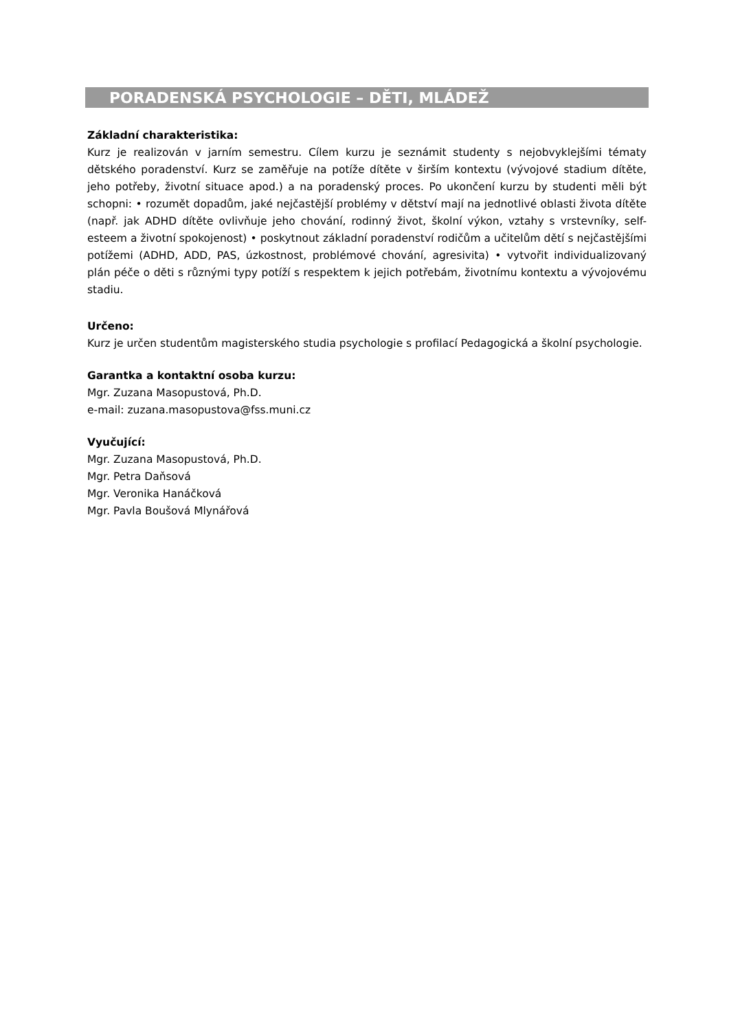PORADENSKÁ PSYCHOLOGIE – DĚTI, MLÁDEŽ
Základní charakteristika:
Kurz je realizován v jarním semestru. Cílem kurzu je seznámit studenty s nejobvyklejšími tématy dětského poradenství. Kurz se zaměřuje na potíže dítěte v širším kontextu (vývojové stadium dítěte, jeho potřeby, životní situace apod.) a na poradenský proces. Po ukončení kurzu by studenti měli být schopni: • rozumět dopadům, jaké nejčastější problémy v dětství mají na jednotlivé oblasti života dítěte (např. jak ADHD dítěte ovlivňuje jeho chování, rodinný život, školní výkon, vztahy s vrstevníky, self-esteem a životní spokojenost) • poskytnout základní poradenství rodičům a učitelům dětí s nejčastějšími potížemi (ADHD, ADD, PAS, úzkostnost, problémové chování, agresivita) • vytvořit individualizovaný plán péče o děti s různými typy potíží s respektem k jejich potřebám, životnímu kontextu a vývojovému stadiu.
Určeno:
Kurz je určen studentům magisterského studia psychologie s profilací Pedagogická a školní psychologie.
Garantka a kontaktní osoba kurzu:
Mgr. Zuzana Masopustová, Ph.D.
e-mail: zuzana.masopustova@fss.muni.cz
Vyučující:
Mgr. Zuzana Masopustová, Ph.D.
Mgr. Petra Daňsová
Mgr. Veronika Hanáčková
Mgr. Pavla Boušová Mlynářová